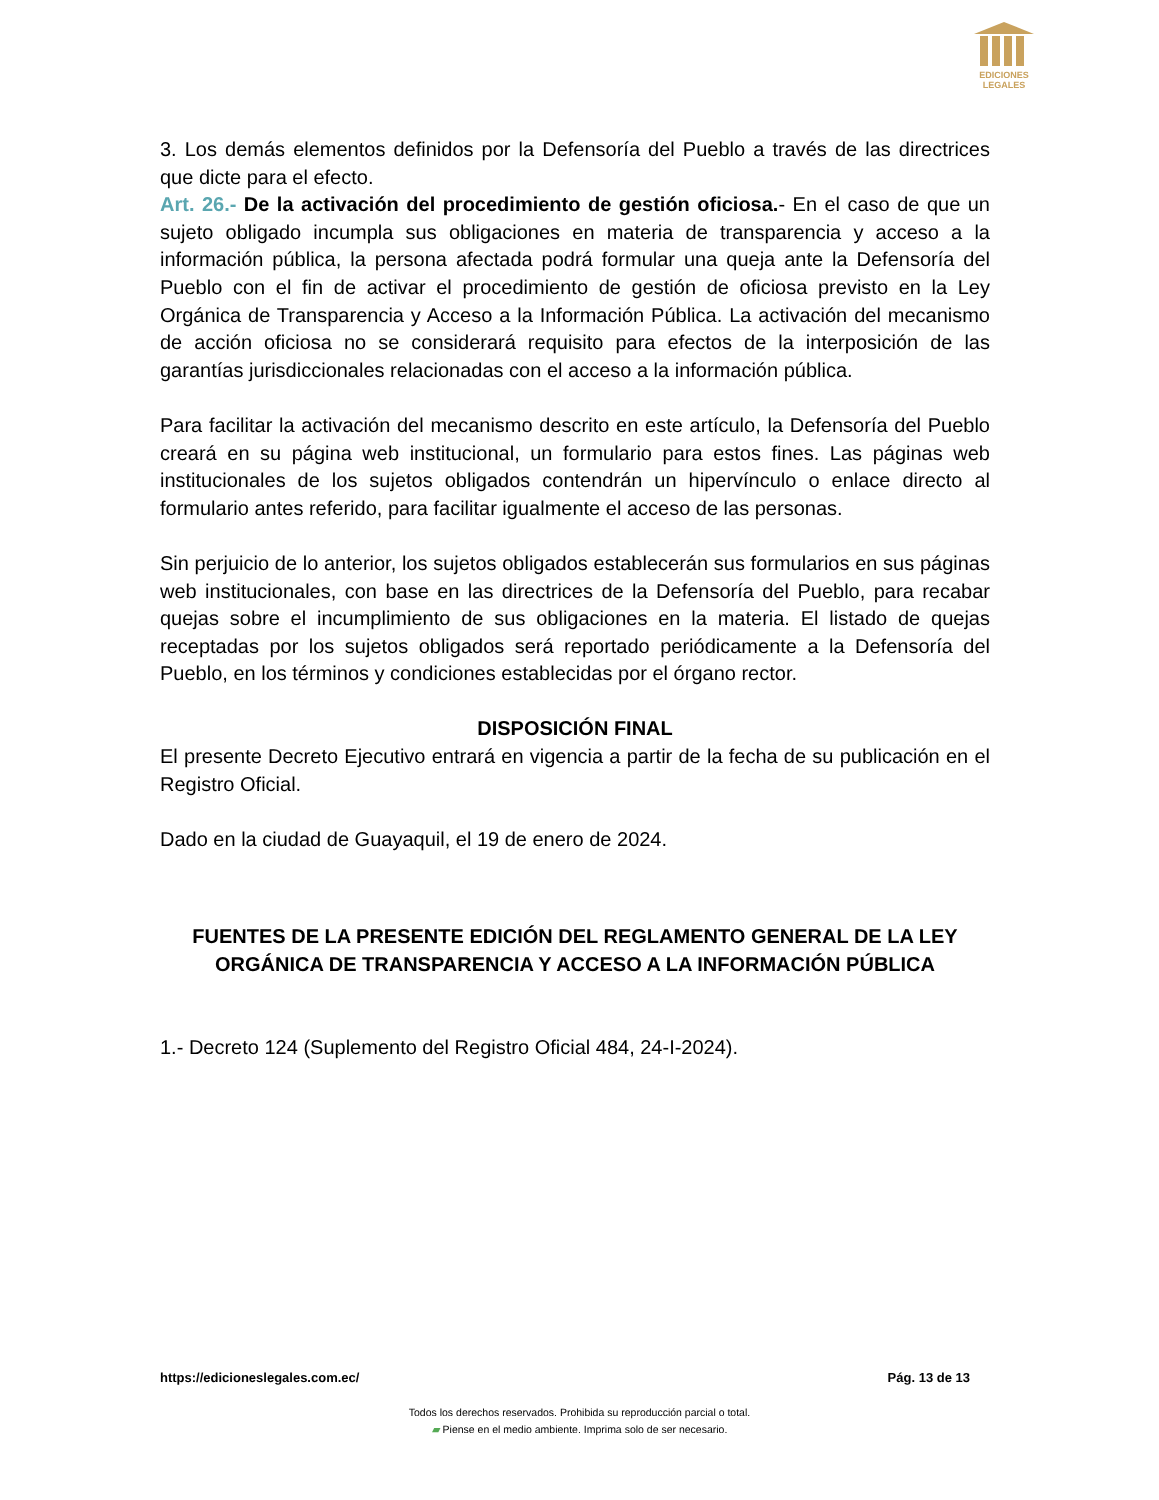EDICIONES
LEGALES
3. Los demás elementos definidos por la Defensoría del Pueblo a través de las directrices que dicte para el efecto.
Art. 26.- De la activación del procedimiento de gestión oficiosa.- En el caso de que un sujeto obligado incumpla sus obligaciones en materia de transparencia y acceso a la información pública, la persona afectada podrá formular una queja ante la Defensoría del Pueblo con el fin de activar el procedimiento de gestión de oficiosa previsto en la Ley Orgánica de Transparencia y Acceso a la Información Pública. La activación del mecanismo de acción oficiosa no se considerará requisito para efectos de la interposición de las garantías jurisdiccionales relacionadas con el acceso a la información pública.
Para facilitar la activación del mecanismo descrito en este artículo, la Defensoría del Pueblo creará en su página web institucional, un formulario para estos fines. Las páginas web institucionales de los sujetos obligados contendrán un hipervínculo o enlace directo al formulario antes referido, para facilitar igualmente el acceso de las personas.
Sin perjuicio de lo anterior, los sujetos obligados establecerán sus formularios en sus páginas web institucionales, con base en las directrices de la Defensoría del Pueblo, para recabar quejas sobre el incumplimiento de sus obligaciones en la materia. El listado de quejas receptadas por los sujetos obligados será reportado periódicamente a la Defensoría del Pueblo, en los términos y condiciones establecidas por el órgano rector.
DISPOSICIÓN FINAL
El presente Decreto Ejecutivo entrará en vigencia a partir de la fecha de su publicación en el Registro Oficial.
Dado en la ciudad de Guayaquil, el 19 de enero de 2024.
FUENTES DE LA PRESENTE EDICIÓN DEL REGLAMENTO GENERAL DE LA LEY ORGÁNICA DE TRANSPARENCIA Y ACCESO A LA INFORMACIÓN PÚBLICA
1.- Decreto 124 (Suplemento del Registro Oficial 484, 24-I-2024).
https://edicioneslegales.com.ec/ Pág. 13 de 13
Todos los derechos reservados. Prohibida su reproducción parcial o total.
▰ Piense en el medio ambiente. Imprima solo de ser necesario.